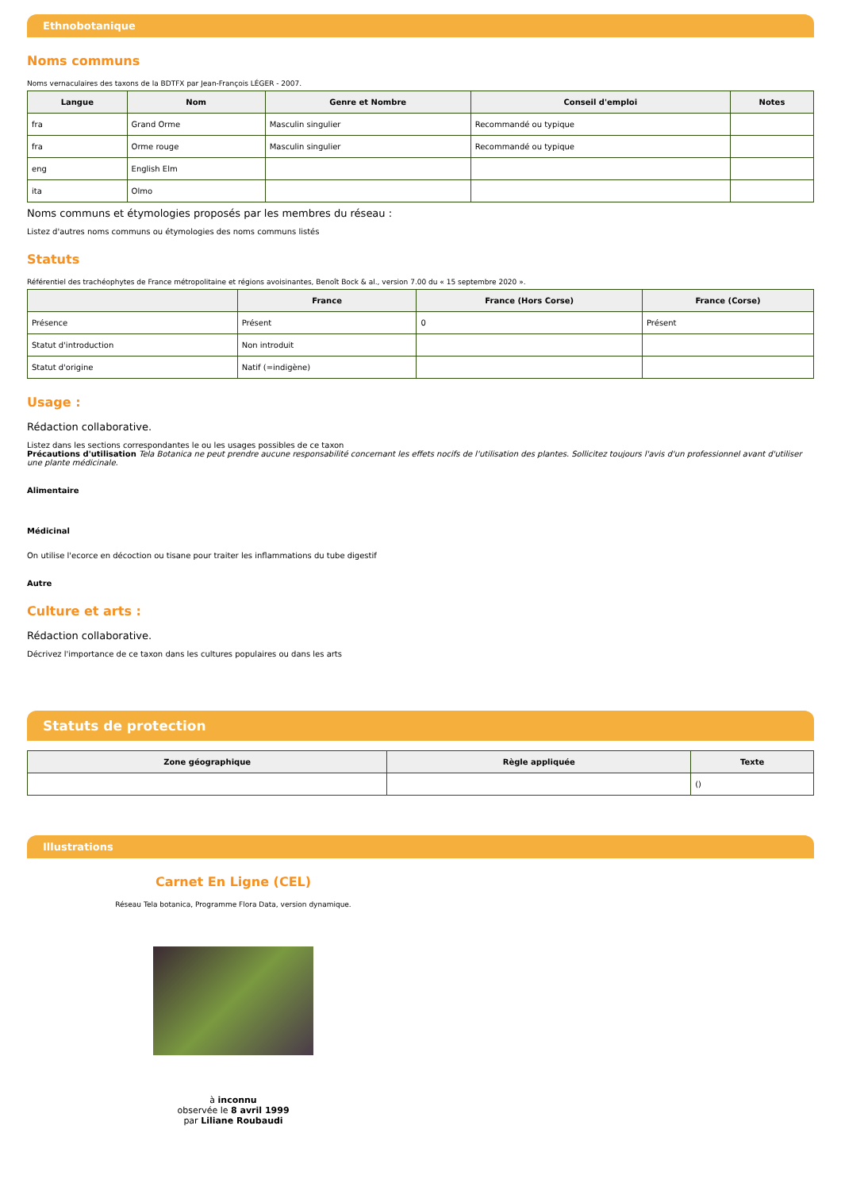Ethnobotanique
Noms communs
Noms vernaculaires des taxons de la BDTFX par Jean-François LÉGER - 2007.
| Langue | Nom | Genre et Nombre | Conseil d'emploi | Notes |
| --- | --- | --- | --- | --- |
| fra | Grand Orme | Masculin singulier | Recommandé ou typique | |
| fra | Orme rouge | Masculin singulier | Recommandé ou typique | |
| eng | English Elm | | | |
| ita | Olmo | | | |
Noms communs et étymologies proposés par les membres du réseau :
Listez d'autres noms communs ou étymologies des noms communs listés
Statuts
Référentiel des trachéophytes de France métropolitaine et régions avoisinantes, Benoît Bock & al., version 7.00 du « 15 septembre 2020 ».
| | France | France (Hors Corse) | France (Corse) |
| --- | --- | --- | --- |
| Présence | Présent | 0 | Présent |
| Statut d'introduction | Non introduit | | |
| Statut d'origine | Natif (=indigène) | | |
Usage :
Rédaction collaborative.
Listez dans les sections correspondantes le ou les usages possibles de ce taxon
Précautions d'utilisation Tela Botanica ne peut prendre aucune responsabilité concernant les effets nocifs de l'utilisation des plantes. Sollicitez toujours l'avis d'un professionnel avant d'utiliser une plante médicinale.
Alimentaire
Médicinal
On utilise l'ecorce en décoction ou tisane pour traiter les inflammations du tube digestif
Autre
Culture et arts :
Rédaction collaborative.
Décrivez l'importance de ce taxon dans les cultures populaires ou dans les arts
Statuts de protection
| Zone géographique | Règle appliquée | Texte |
| --- | --- | --- |
| | | () |
Illustrations
Carnet En Ligne (CEL)
Réseau Tela botanica, Programme Flora Data, version dynamique.
à inconnu
observée le 8 avril 1999
par Liliane Roubaudi